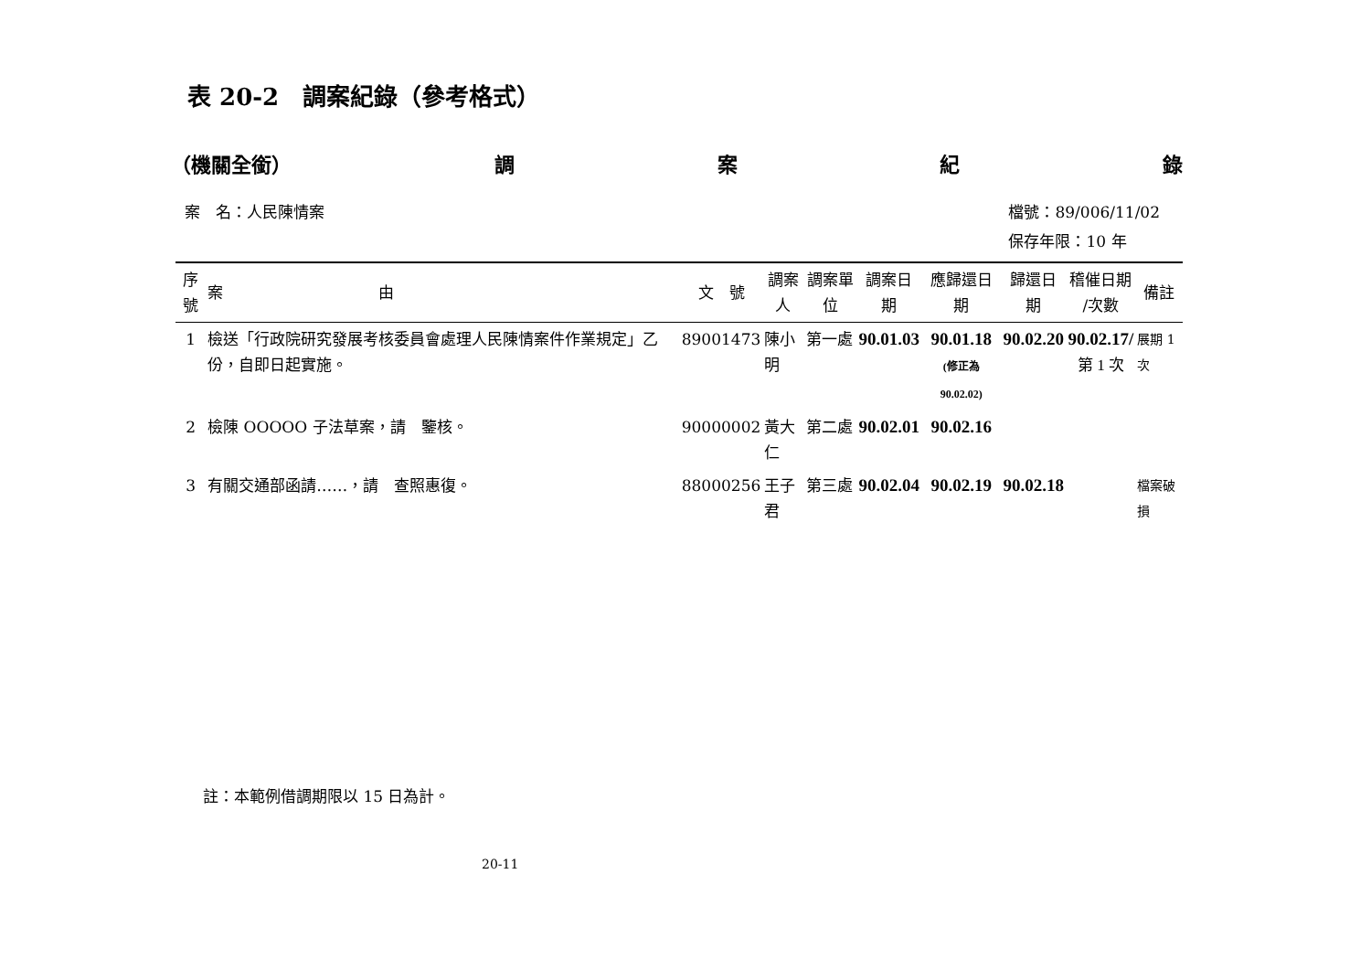表 20-2　調案紀錄（參考格式）
（機關全銜） 調案紀錄
案　名：人民陳情案 檔號：89/006/11/02
保存年限：10 年
| 序號 | 案 由 | 文 號 | 調案人 | 調案單位 | 調案日期 | 應歸還日期 | 歸還日期 | 稽催日期 /次數 | 備註 |
| --- | --- | --- | --- | --- | --- | --- | --- | --- | --- |
| 1 | 檢送「行政院研究發展考核委員會處理人民陳情案件作業規定」乙份，自即日起實施。 | 89001473 | 陳小明 | 第一處 | 90.01.03 | 90.01.18 (修正為 90.02.02) | 90.02.20 | 90.02.17/ 第 1 次 | 展期 1 次 |
| 2 | 檢陳 OOOOO 子法草案，請 鑒核。 | 90000002 | 黃大仁 | 第二處 | 90.02.01 | 90.02.16 | | | |
| 3 | 有關交通部函請……，請 查照惠復。 | 88000256 | 王子君 | 第三處 | 90.02.04 | 90.02.19 | 90.02.18 | | 檔案破損 |
註：本範例借調期限以 15 日為計。
20-11